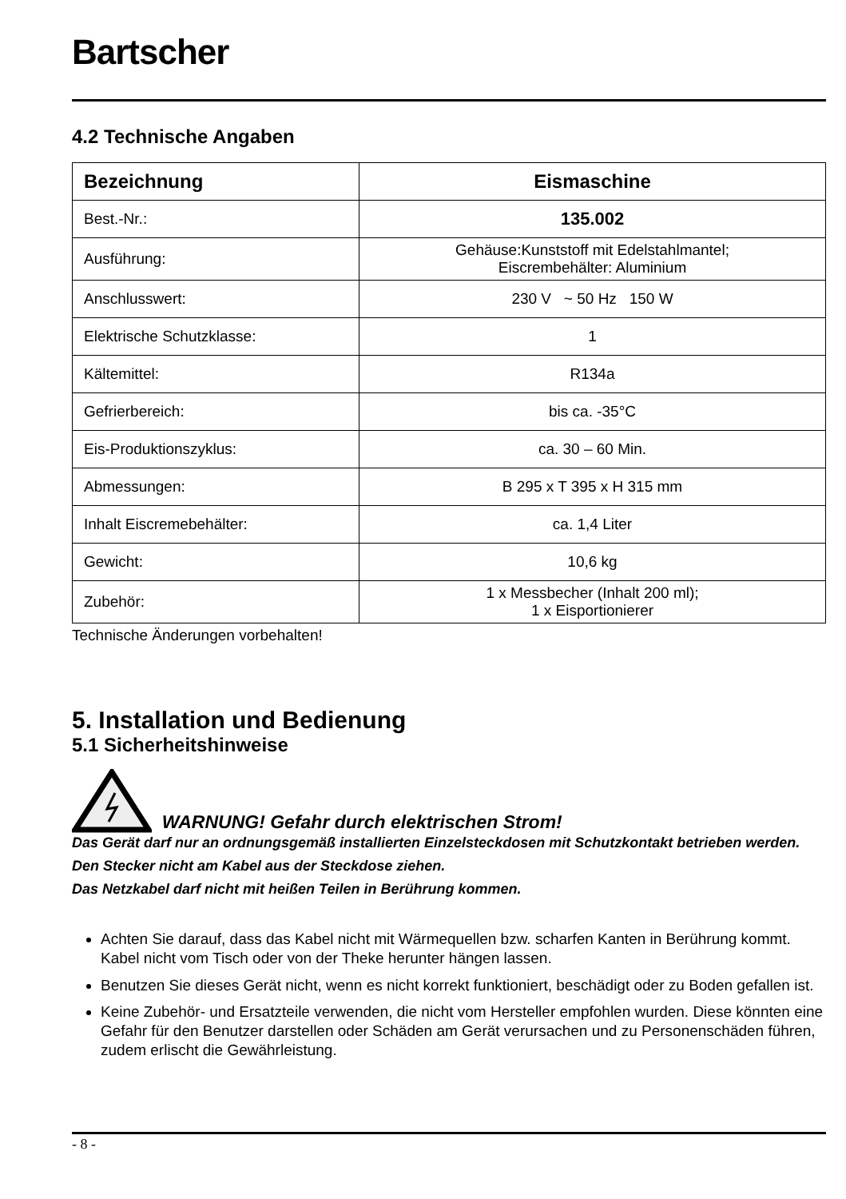Bartscher
4.2 Technische Angaben
| Bezeichnung | Eismaschine |
| --- | --- |
| Best.-Nr.: | 135.002 |
| Ausführung: | Gehäuse:Kunststoff mit Edelstahlmantel; Eiscrembehälter: Aluminium |
| Anschlusswert: | 230 V ~ 50 Hz 150 W |
| Elektrische Schutzklasse: | 1 |
| Kältemittel: | R134a |
| Gefrierbereich: | bis ca. -35°C |
| Eis-Produktionszyklus: | ca. 30 – 60 Min. |
| Abmessungen: | B 295 x T 395 x H 315 mm |
| Inhalt Eiscremebehälter: | ca. 1,4 Liter |
| Gewicht: | 10,6 kg |
| Zubehör: | 1 x Messbecher (Inhalt 200 ml); 1 x Eisportionierer |
Technische Änderungen vorbehalten!
5. Installation und Bedienung
5.1 Sicherheitshinweise
WARNUNG! Gefahr durch elektrischen Strom!
Das Gerät darf nur an ordnungsgemäß installierten Einzelsteckdosen mit Schutzkontakt betrieben werden.
Den Stecker nicht am Kabel aus der Steckdose ziehen.
Das Netzkabel darf nicht mit heißen Teilen in Berührung kommen.
Achten Sie darauf, dass das Kabel nicht mit Wärmequellen bzw. scharfen Kanten in Berührung kommt. Kabel nicht vom Tisch oder von der Theke herunter hängen lassen.
Benutzen Sie dieses Gerät nicht, wenn es nicht korrekt funktioniert, beschädigt oder zu Boden gefallen ist.
Keine Zubehör- und Ersatzteile verwenden, die nicht vom Hersteller empfohlen wurden. Diese könnten eine Gefahr für den Benutzer darstellen oder Schäden am Gerät verursachen und zu Personenschäden führen, zudem erlischt die Gewährleistung.
- 8 -